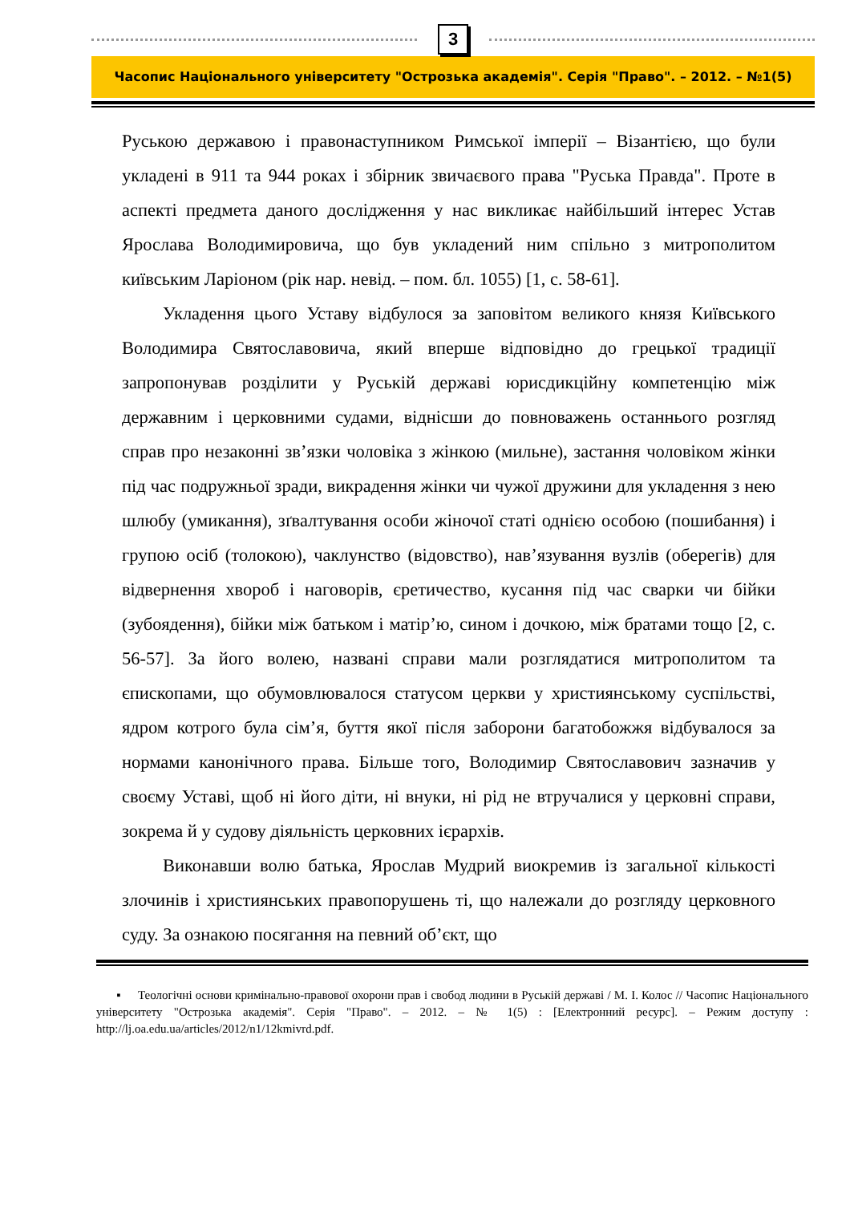3
Часопис Національного університету "Острозька академія". Серія "Право". – 2012. – №1(5)
Руською державою і правонаступником Римської імперії – Візантією, що були укладені в 911 та 944 роках і збірник звичаєвого права "Руська Правда". Проте в аспекті предмета даного дослідження у нас викликає найбільший інтерес Устав Ярослава Володимировича, що був укладений ним спільно з митрополитом київським Ларіоном (рік нар. невід. – пом. бл. 1055) [1, с. 58-61].
Укладення цього Уставу відбулося за заповітом великого князя Київського Володимира Святославовича, який вперше відповідно до грецької традиції запропонував розділити у Руській державі юрисдикційну компетенцію між державним і церковними судами, віднісши до повноважень останнього розгляд справ про незаконні зв’язки чоловіка з жінкою (мильне), застання чоловіком жінки під час подружньої зради, викрадення жінки чи чужої дружини для укладення з нею шлюбу (умикання), зґвалтування особи жіночої статі однією особою (пошибання) і групою осіб (толокою), чаклунство (відовство), нав’язування вузлів (оберегів) для відвернення хвороб і наговорів, єретичество, кусання під час сварки чи бійки (зубоядення), бійки між батьком і матір’ю, сином і дочкою, між братами тощо [2, с. 56-57]. За його волею, названі справи мали розглядатися митрополитом та єпископами, що обумовлювалося статусом церкви у християнському суспільстві, ядром котрого була сім’я, буття якої після заборони багатобожжя відбувалося за нормами канонічного права. Більше того, Володимир Святославович зазначив у своєму Уставі, щоб ні його діти, ні внуки, ні рід не втручалися у церковні справи, зокрема й у судову діяльність церковних ієрархів.
Виконавши волю батька, Ярослав Мудрий виокремив із загальної кількості злочинів і християнських правопорушень ті, що належали до розгляду церковного суду. За ознакою посягання на певний об’єкт, що
▪ Теологічні основи кримінально-правової охорони прав і свобод людини в Руській державі / М. І. Колос // Часопис Національного університету "Острозька академія". Серія "Право". – 2012. – № 1(5) : [Електронний ресурс]. – Режим доступу : http://lj.oa.edu.ua/articles/2012/n1/12kmivrd.pdf.